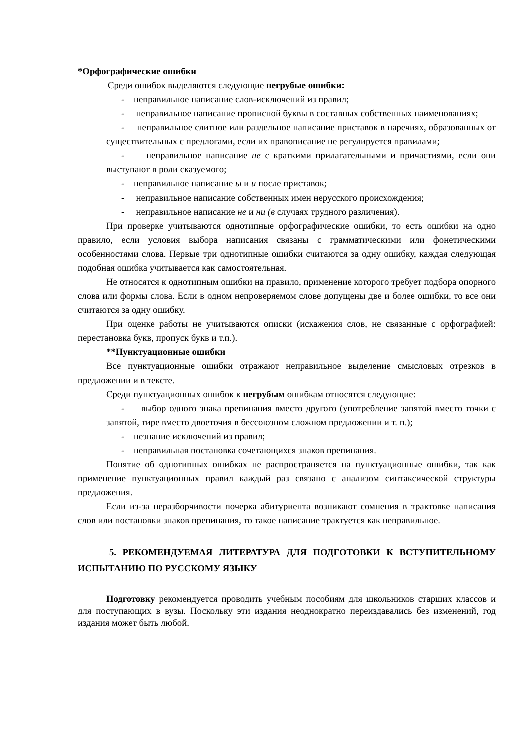*Орфографические ошибки
Среди ошибок выделяются следующие негрубые ошибки:
- неправильное написание слов-исключений из правил;
- неправильное написание прописной буквы в составных собственных наименованиях;
- неправильное слитное или раздельное написание приставок в наречиях, образованных от существительных с предлогами, если их правописание не регулируется правилами;
- неправильное написание не с краткими прилагательными и причастиями, если они выступают в роли сказуемого;
- неправильное написание ы и и после приставок;
- неправильное написание собственных имен нерусского происхождения;
- неправильное написание не и ни (в случаях трудного различения).
При проверке учитываются однотипные орфографические ошибки, то есть ошибки на одно правило, если условия выбора написания связаны с грамматическими или фонетическими особенностями слова. Первые три однотипные ошибки считаются за одну ошибку, каждая следующая подобная ошибка учитывается как самостоятельная.
Не относятся к однотипным ошибки на правило, применение которого требует подбора опорного слова или формы слова. Если в одном непроверяемом слове допущены две и более ошибки, то все они считаются за одну ошибку.
При оценке работы не учитываются описки (искажения слов, не связанные с орфографией: перестановка букв, пропуск букв и т.п.).
**Пунктуационные ошибки
Все пунктуационные ошибки отражают неправильное выделение смысловых отрезков в предложении и в тексте.
Среди пунктуационных ошибок к негрубым ошибкам относятся следующие:
- выбор одного знака препинания вместо другого (употребление запятой вместо точки с запятой, тире вместо двоеточия в бессоюзном сложном предложении и т. п.);
- незнание исключений из правил;
- неправильная постановка сочетающихся знаков препинания.
Понятие об однотипных ошибках не распространяется на пунктуационные ошибки, так как применение пунктуационных правил каждый раз связано с анализом синтаксической структуры предложения.
Если из-за неразборчивости почерка абитуриента возникают сомнения в трактовке написания слов или постановки знаков препинания, то такое написание трактуется как неправильное.
5. РЕКОМЕНДУЕМАЯ ЛИТЕРАТУРА ДЛЯ ПОДГОТОВКИ К ВСТУПИТЕЛЬНОМУ ИСПЫТАНИЮ ПО РУССКОМУ ЯЗЫКУ
Подготовку рекомендуется проводить учебным пособиям для школьников старших классов и для поступающих в вузы. Поскольку эти издания неоднократно переиздавались без изменений, год издания может быть любой.